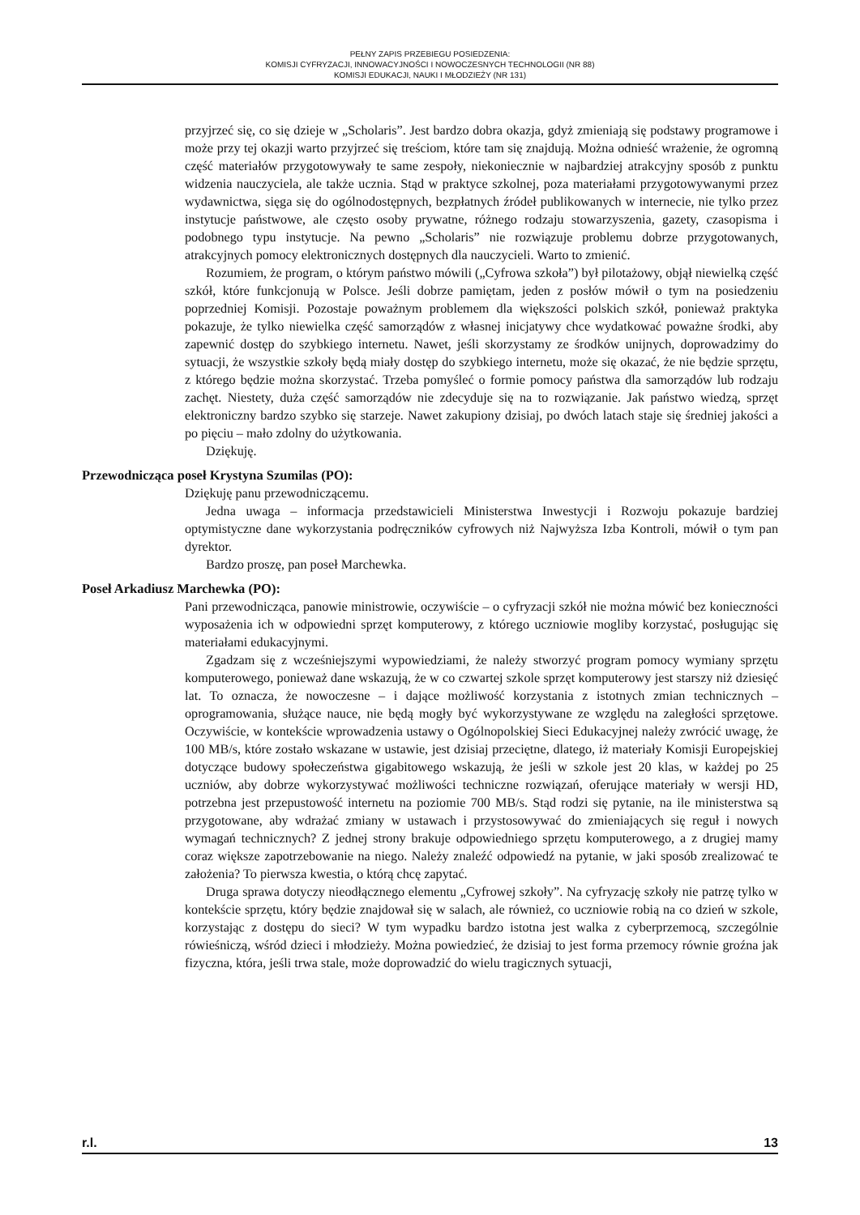PEŁNY ZAPIS PRZEBIEGU POSIEDZENIA:
KOMISJI CYFRYZACJI, INNOWACYJNOŚCI I NOWOCZESNYCH TECHNOLOGII (NR 88)
KOMISJI EDUKACJI, NAUKI I MŁODZIEŻY (NR 131)
przyjrzeć się, co się dzieje w „Scholaris”. Jest bardzo dobra okazja, gdyż zmieniają się podstawy programowe i może przy tej okazji warto przyjrzeć się treściom, które tam się znajdują. Można odnieść wrażenie, że ogromną część materiałów przygotowywały te same zespoły, niekoniecznie w najbardziej atrakcyjny sposób z punktu widzenia nauczyciela, ale także ucznia. Stąd w praktyce szkolnej, poza materiałami przygotowywanymi przez wydawnictwa, sięga się do ogólnodostępnych, bezpłatnych źródeł publikowanych w internecie, nie tylko przez instytucje państwowe, ale często osoby prywatne, różnego rodzaju stowarzyszenia, gazety, czasopisma i podobnego typu instytucje. Na pewno „Scholaris” nie rozwiązuje problemu dobrze przygotowanych, atrakcyjnych pomocy elektronicznych dostępnych dla nauczycieli. Warto to zmienić.
Rozumiem, że program, o którym państwo mówili („Cyfrowa szkoła”) był pilotażowy, objął niewielką część szkół, które funkcjonują w Polsce. Jeśli dobrze pamiętam, jeden z posłów mówił o tym na posiedzeniu poprzedniej Komisji. Pozostaje poważnym problemem dla większości polskich szkół, ponieważ praktyka pokazuje, że tylko niewielka część samorządów z własnej inicjatywy chce wydatkować poważne środki, aby zapewnić dostęp do szybkiego internetu. Nawet, jeśli skorzystamy ze środków unijnych, doprowadzimy do sytuacji, że wszystkie szkoły będą miały dostęp do szybkiego internetu, może się okazać, że nie będzie sprzętu, z którego będzie można skorzystać. Trzeba pomyśleć o formie pomocy państwa dla samorządów lub rodzaju zachęt. Niestety, duża część samorządów nie zdecyduje się na to rozwiązanie. Jak państwo wiedzą, sprzęt elektroniczny bardzo szybko się starzeje. Nawet zakupiony dzisiaj, po dwóch latach staje się średniej jakości a po pięciu – mało zdolny do użytkowania.
Dziękuję.
Przewodnicząca poseł Krystyna Szumilas (PO):
Dziękuję panu przewodniczącemu.
Jedna uwaga – informacja przedstawicieli Ministerstwa Inwestycji i Rozwoju pokazuje bardziej optymistyczne dane wykorzystania podręczników cyfrowych niż Najwyższa Izba Kontroli, mówił o tym pan dyrektor.
Bardzo proszę, pan poseł Marchewka.
Poseł Arkadiusz Marchewka (PO):
Pani przewodnicząca, panowie ministrowie, oczywiście – o cyfryzacji szkół nie można mówić bez konieczności wyposażenia ich w odpowiedni sprzęt komputerowy, z którego uczniowie mogliby korzystać, posługując się materiałami edukacyjnymi.
Zgadzam się z wcześniejszymi wypowiedziami, że należy stworzyć program pomocy wymiany sprzętu komputerowego, ponieważ dane wskazują, że w co czwartej szkole sprzęt komputerowy jest starszy niż dziesięć lat. To oznacza, że nowoczesne – i dające możliwość korzystania z istotnych zmian technicznych – oprogramowania, służące nauce, nie będą mogły być wykorzystywane ze względu na zaległości sprzętowe. Oczywiście, w kontekście wprowadzenia ustawy o Ogólnopolskiej Sieci Edukacyjnej należy zwrócić uwagę, że 100 MB/s, które zostało wskazane w ustawie, jest dzisiaj przeciętne, dlatego, iż materiały Komisji Europejskiej dotyczące budowy społeczeństwa gigabitowego wskazują, że jeśli w szkole jest 20 klas, w każdej po 25 uczniów, aby dobrze wykorzystywać możliwości techniczne rozwiązań, oferujące materiały w wersji HD, potrzebna jest przepustowość internetu na poziomie 700 MB/s. Stąd rodzi się pytanie, na ile ministerstwa są przygotowane, aby wdrażać zmiany w ustawach i przystosowywać do zmieniających się reguł i nowych wymagań technicznych? Z jednej strony brakuje odpowiedniego sprzętu komputerowego, a z drugiej mamy coraz większe zapotrzebowanie na niego. Należy znaleźć odpowiedź na pytanie, w jaki sposób zrealizować te założenia? To pierwsza kwestia, o którą chcę zapytać.
Druga sprawa dotyczy nieodłącznego elementu „Cyfrowej szkoły”. Na cyfryzację szkoły nie patrzę tylko w kontekście sprzętu, który będzie znajdował się w salach, ale również, co uczniowie robią na co dzień w szkole, korzystając z dostępu do sieci? W tym wypadku bardzo istotna jest walka z cyberprzemocą, szczególnie rówieśniczą, wśród dzieci i młodzieży. Można powiedzieć, że dzisiaj to jest forma przemocy równie groźna jak fizyczna, która, jeśli trwa stale, może doprowadzić do wielu tragicznych sytuacji,
r.l. 13